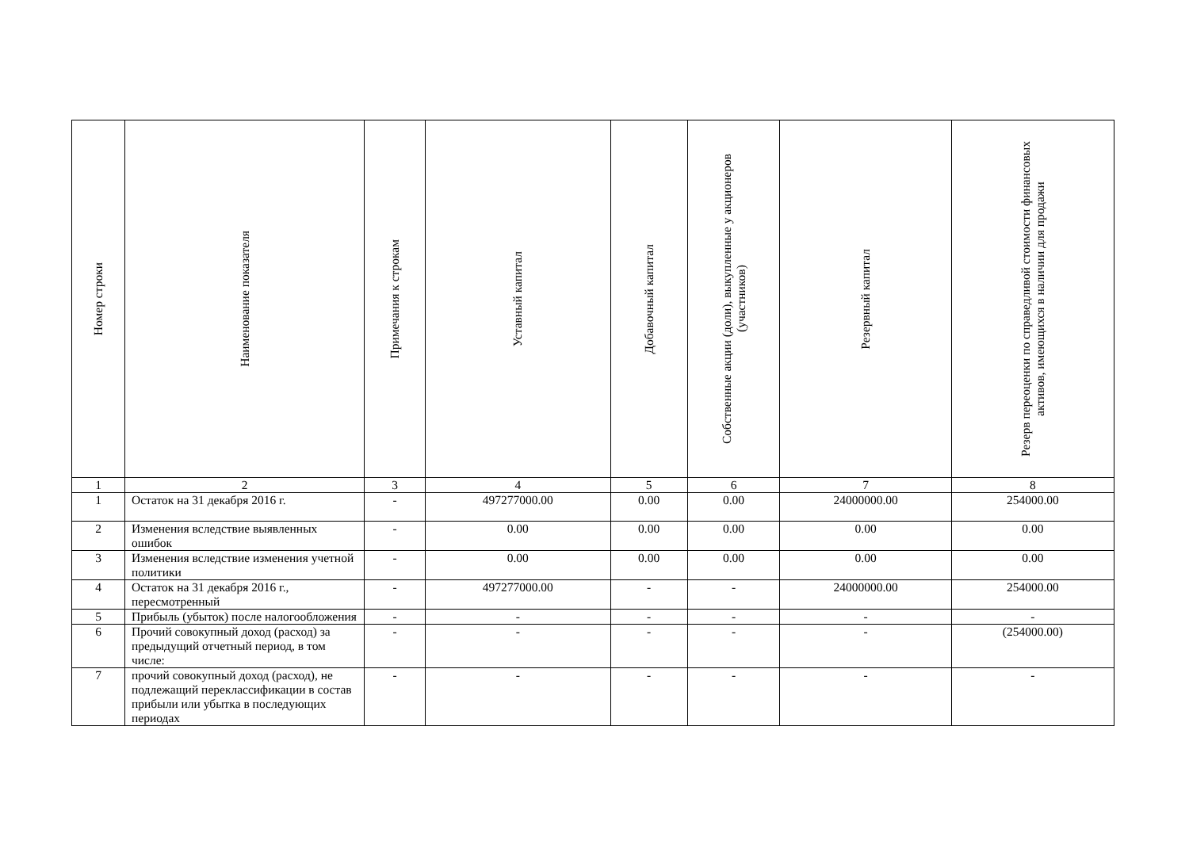| Номер строки | Наименование показателя | Примечания к строкам | Уставный капитал | Добавочный капитал | Собственные акции (доли), выкупленные у акционеров (участников) | Резервный капитал | Резерв переоценки по справедливой стоимости финансовых активов, имеющихся в наличии для продажи |
| --- | --- | --- | --- | --- | --- | --- | --- |
| 1 | 2 | 3 | 4 | 5 | 6 | 7 | 8 |
| 1 | Остаток на 31 декабря 2016 г. | - | 497277000.00 | 0.00 | 0.00 | 24000000.00 | 254000.00 |
| 2 | Изменения вследствие выявленных ошибок | - | 0.00 | 0.00 | 0.00 | 0.00 | 0.00 |
| 3 | Изменения вследствие изменения учетной политики | - | 0.00 | 0.00 | 0.00 | 0.00 | 0.00 |
| 4 | Остаток на 31 декабря 2016 г., пересмотренный | - | 497277000.00 | - | - | 24000000.00 | 254000.00 |
| 5 | Прибыль (убыток) после налогообложения | - | - | - | - | - | - |
| 6 | Прочий совокупный доход (расход) за предыдущий отчетный период, в том числе: | - | - | - | - | - | (254000.00) |
| 7 | прочий совокупный доход (расход), не подлежащий переклассификации в состав прибыли или убытка в последующих периодах | - | - | - | - | - | - |